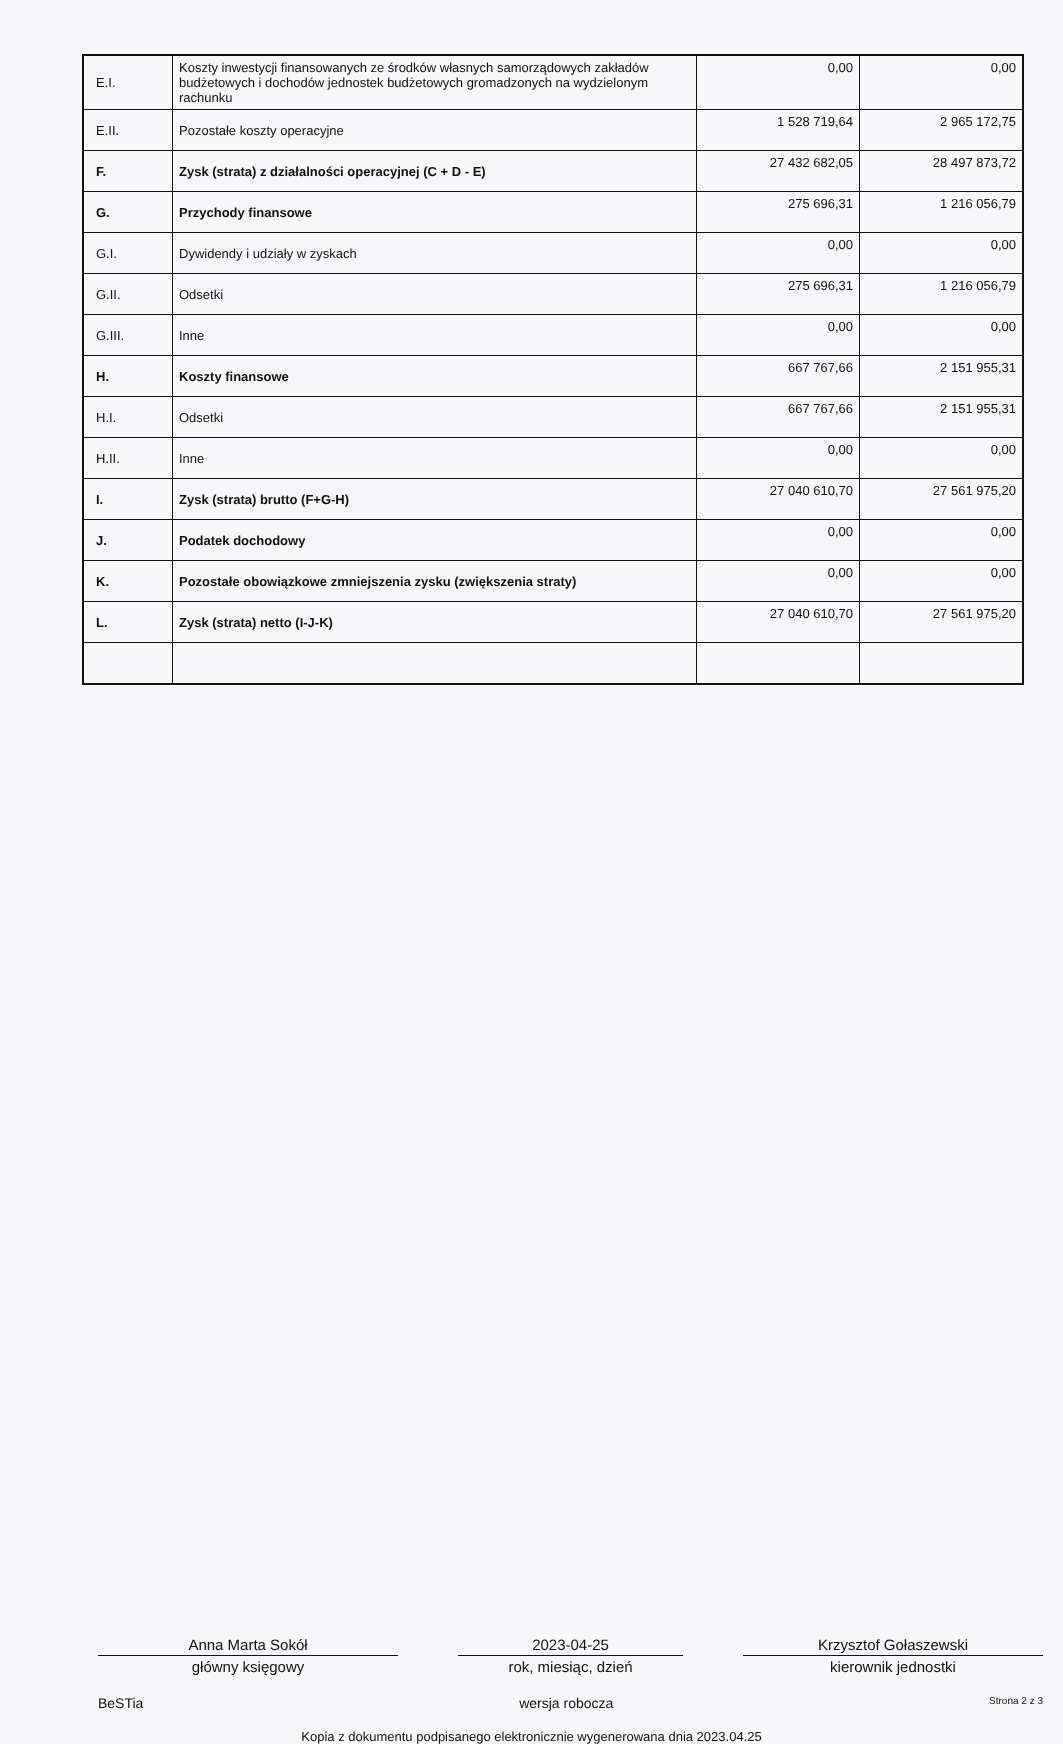| E.I. | Koszty inwestycji finansowanych ze środków własnych samorządowych zakładów budżetowych i dochodów jednostek budżetowych gromadzonych na wydzielonym rachunku | 0,00 | 0,00 |
| E.II. | Pozostałe koszty operacyjne | 1 528 719,64 | 2 965 172,75 |
| F. | Zysk (strata) z działalności operacyjnej (C + D - E) | 27 432 682,05 | 28 497 873,72 |
| G. | Przychody finansowe | 275 696,31 | 1 216 056,79 |
| G.I. | Dywidendy i udziały w zyskach | 0,00 | 0,00 |
| G.II. | Odsetki | 275 696,31 | 1 216 056,79 |
| G.III. | Inne | 0,00 | 0,00 |
| H. | Koszty finansowe | 667 767,66 | 2 151 955,31 |
| H.I. | Odsetki | 667 767,66 | 2 151 955,31 |
| H.II. | Inne | 0,00 | 0,00 |
| I. | Zysk (strata) brutto (F+G-H) | 27 040 610,70 | 27 561 975,20 |
| J. | Podatek dochodowy | 0,00 | 0,00 |
| K. | Pozostałe obowiązkowe zmniejszenia zysku (zwiększenia straty) | 0,00 | 0,00 |
| L. | Zysk (strata) netto (I-J-K) | 27 040 610,70 | 27 561 975,20 |
Anna Marta Sokół
główny księgowy
2023-04-25
rok, miesiąc, dzień
Krzysztof Gołaszewski
kierownik jednostki
BeSTia wersja robocza Strona 2 z 3
Kopia z dokumentu podpisanego elektronicznie wygenerowana dnia 2023.04.25